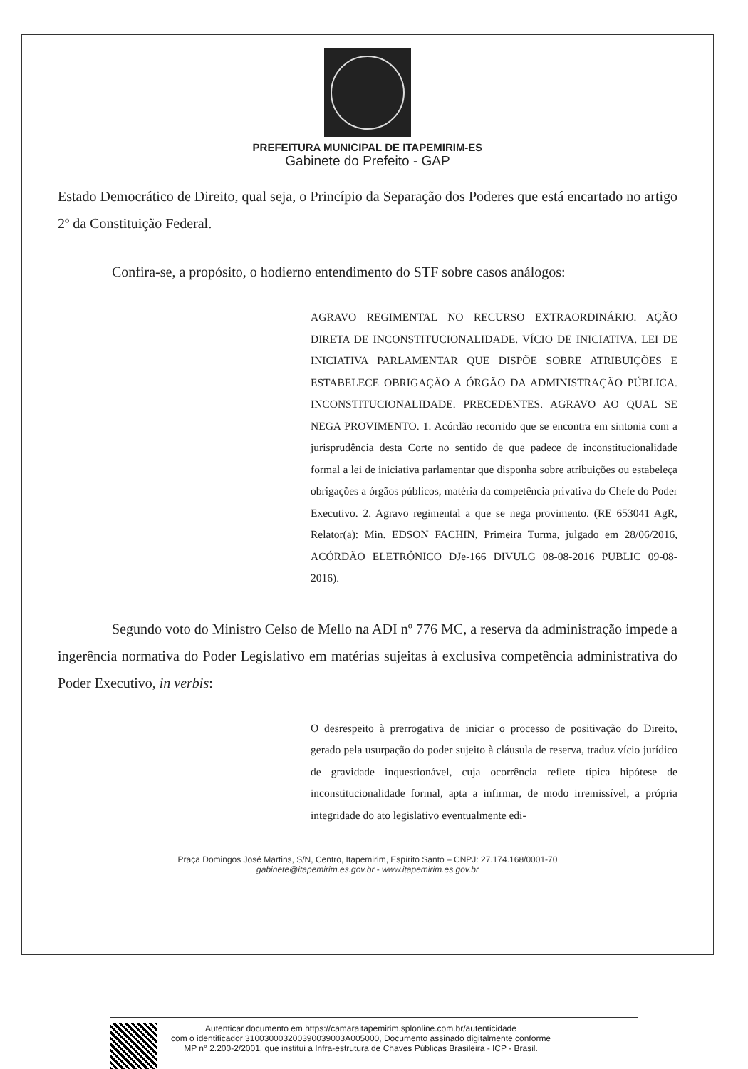PREFEITURA MUNICIPAL DE ITAPEMIRIM-ES
Gabinete do Prefeito - GAP
Estado Democrático de Direito, qual seja, o Princípio da Separação dos Poderes que está encartado no artigo 2º da Constituição Federal.
Confira-se, a propósito, o hodierno entendimento do STF sobre casos análogos:
AGRAVO REGIMENTAL NO RECURSO EXTRAORDINÁRIO. AÇÃO DIRETA DE INCONSTITUCIONALIDADE. VÍCIO DE INICIATIVA. LEI DE INICIATIVA PARLAMENTAR QUE DISPÕE SOBRE ATRIBUIÇÕES E ESTABELECE OBRIGAÇÃO A ÓRGÃO DA ADMINISTRAÇÃO PÚBLICA. INCONSTITUCIONALIDADE. PRECEDENTES. AGRAVO AO QUAL SE NEGA PROVIMENTO. 1. Acórdão recorrido que se encontra em sintonia com a jurisprudência desta Corte no sentido de que padece de inconstitucionalidade formal a lei de iniciativa parlamentar que disponha sobre atribuições ou estabeleça obrigações a órgãos públicos, matéria da competência privativa do Chefe do Poder Executivo. 2. Agravo regimental a que se nega provimento. (RE 653041 AgR, Relator(a): Min. EDSON FACHIN, Primeira Turma, julgado em 28/06/2016, ACÓRDÃO ELETRÔNICO DJe-166 DIVULG 08-08-2016 PUBLIC 09-08- 2016).
Segundo voto do Ministro Celso de Mello na ADI nº 776 MC, a reserva da administração impede a ingerência normativa do Poder Legislativo em matérias sujeitas à exclusiva competência administrativa do Poder Executivo, in verbis:
O desrespeito à prerrogativa de iniciar o processo de positivação do Direito, gerado pela usurpação do poder sujeito à cláusula de reserva, traduz vício jurídico de gravidade inquestionável, cuja ocorrência reflete típica hipótese de inconstitucionalidade formal, apta a infirmar, de modo irremissível, a própria integridade do ato legislativo eventualmente edi-
Praça Domingos José Martins, S/N, Centro, Itapemirim, Espírito Santo – CNPJ: 27.174.168/0001-70
gabinete@itapemirim.es.gov.br - www.itapemirim.es.gov.br
Autenticar documento em https://camaraitapemirim.splonline.com.br/autenticidade
com o identificador 310030003200390039003A005000, Documento assinado digitalmente conforme
MP n° 2.200-2/2001, que institui a Infra-estrutura de Chaves Públicas Brasileira - ICP - Brasil.